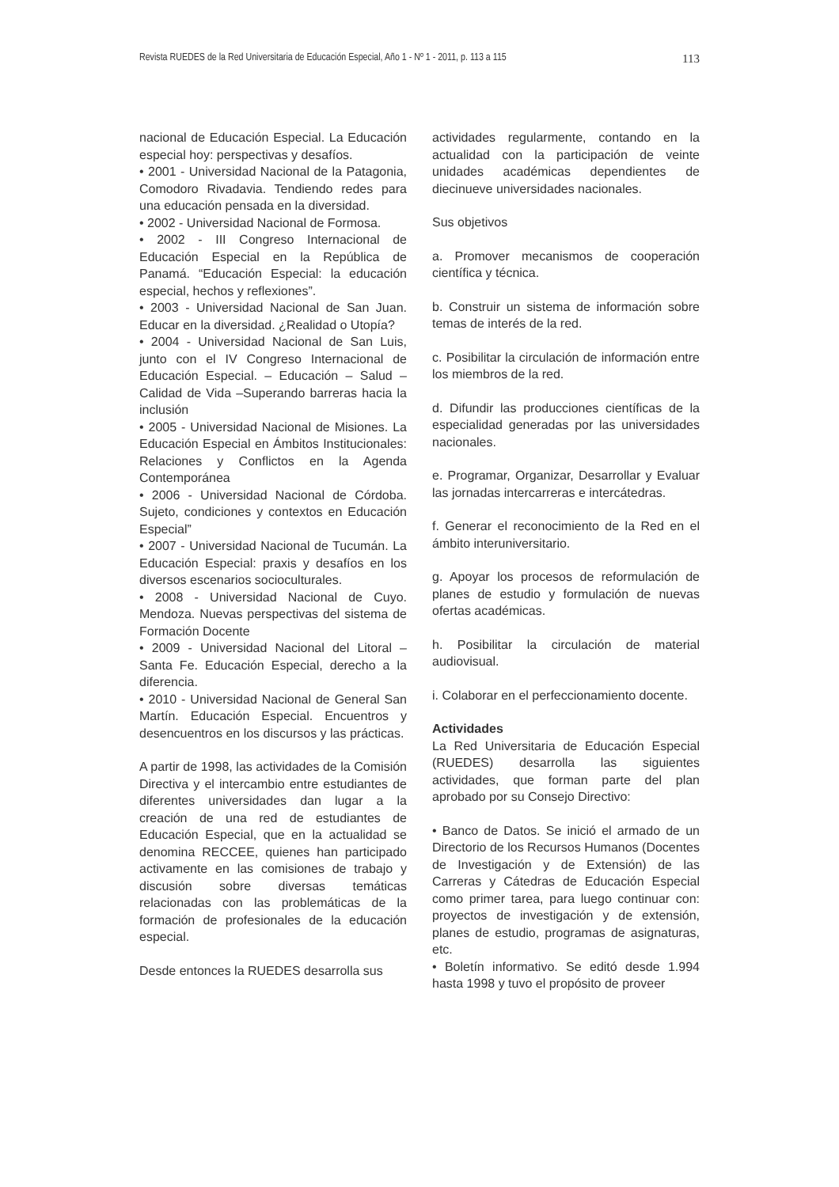Revista RUEDES de la Red Universitaria de Educación Especial, Año 1 - Nº 1 - 2011, p. 113 a 115 113
nacional de Educación Especial. La Educación especial hoy: perspectivas y desafíos.
• 2001 - Universidad Nacional de la Patagonia, Comodoro Rivadavia. Tendiendo redes para una educación pensada en la diversidad.
• 2002 - Universidad Nacional de Formosa.
• 2002 - III Congreso Internacional de Educación Especial en la República de Panamá. “Educación Especial: la educación especial, hechos y reflexiones”.
• 2003 - Universidad Nacional de San Juan. Educar en la diversidad. ¿Realidad o Utopía?
• 2004 - Universidad Nacional de San Luis, junto con el IV Congreso Internacional de Educación Especial. – Educación – Salud – Calidad de Vida –Superando barreras hacia la inclusión
• 2005 - Universidad Nacional de Misiones. La Educación Especial en Ámbitos Institucionales: Relaciones y Conflictos en la Agenda Contemporánea
• 2006 - Universidad Nacional de Córdoba. Sujeto, condiciones y contextos en Educación Especial”
• 2007 - Universidad Nacional de Tucumán. La Educación Especial: praxis y desafíos en los diversos escenarios socioculturales.
• 2008 - Universidad Nacional de Cuyo. Mendoza. Nuevas perspectivas del sistema de Formación Docente
• 2009 - Universidad Nacional del Litoral – Santa Fe. Educación Especial, derecho a la diferencia.
• 2010 - Universidad Nacional de General San Martín. Educación Especial. Encuentros y desencuentros en los discursos y las prácticas.
A partir de 1998, las actividades de la Comisión Directiva y el intercambio entre estudiantes de diferentes universidades dan lugar a la creación de una red de estudiantes de Educación Especial, que en la actualidad se denomina RECCEE, quienes han participado activamente en las comisiones de trabajo y discusión sobre diversas temáticas relacionadas con las problemáticas de la formación de profesionales de la educación especial.
Desde entonces la RUEDES desarrolla sus
actividades regularmente, contando en la actualidad con la participación de veinte unidades académicas dependientes de diecinueve universidades nacionales.
Sus objetivos
a. Promover mecanismos de cooperación científica y técnica.
b. Construir un sistema de información sobre temas de interés de la red.
c. Posibilitar la circulación de información entre los miembros de la red.
d. Difundir las producciones científicas de la especialidad generadas por las universidades nacionales.
e. Programar, Organizar, Desarrollar y Evaluar las jornadas intercarreras e intercátedras.
f. Generar el reconocimiento de la Red en el ámbito interuniversitario.
g. Apoyar los procesos de reformulación de planes de estudio y formulación de nuevas ofertas académicas.
h. Posibilitar la circulación de material audiovisual.
i. Colaborar en el perfeccionamiento docente.
Actividades
La Red Universitaria de Educación Especial (RUEDES) desarrolla las siguientes actividades, que forman parte del plan aprobado por su Consejo Directivo:
• Banco de Datos. Se inició el armado de un Directorio de los Recursos Humanos (Docentes de Investigación y de Extensión) de las Carreras y Cátedras de Educación Especial como primer tarea, para luego continuar con: proyectos de investigación y de extensión, planes de estudio, programas de asignaturas, etc.
• Boletín informativo. Se editó desde 1.994 hasta 1998 y tuvo el propósito de proveer